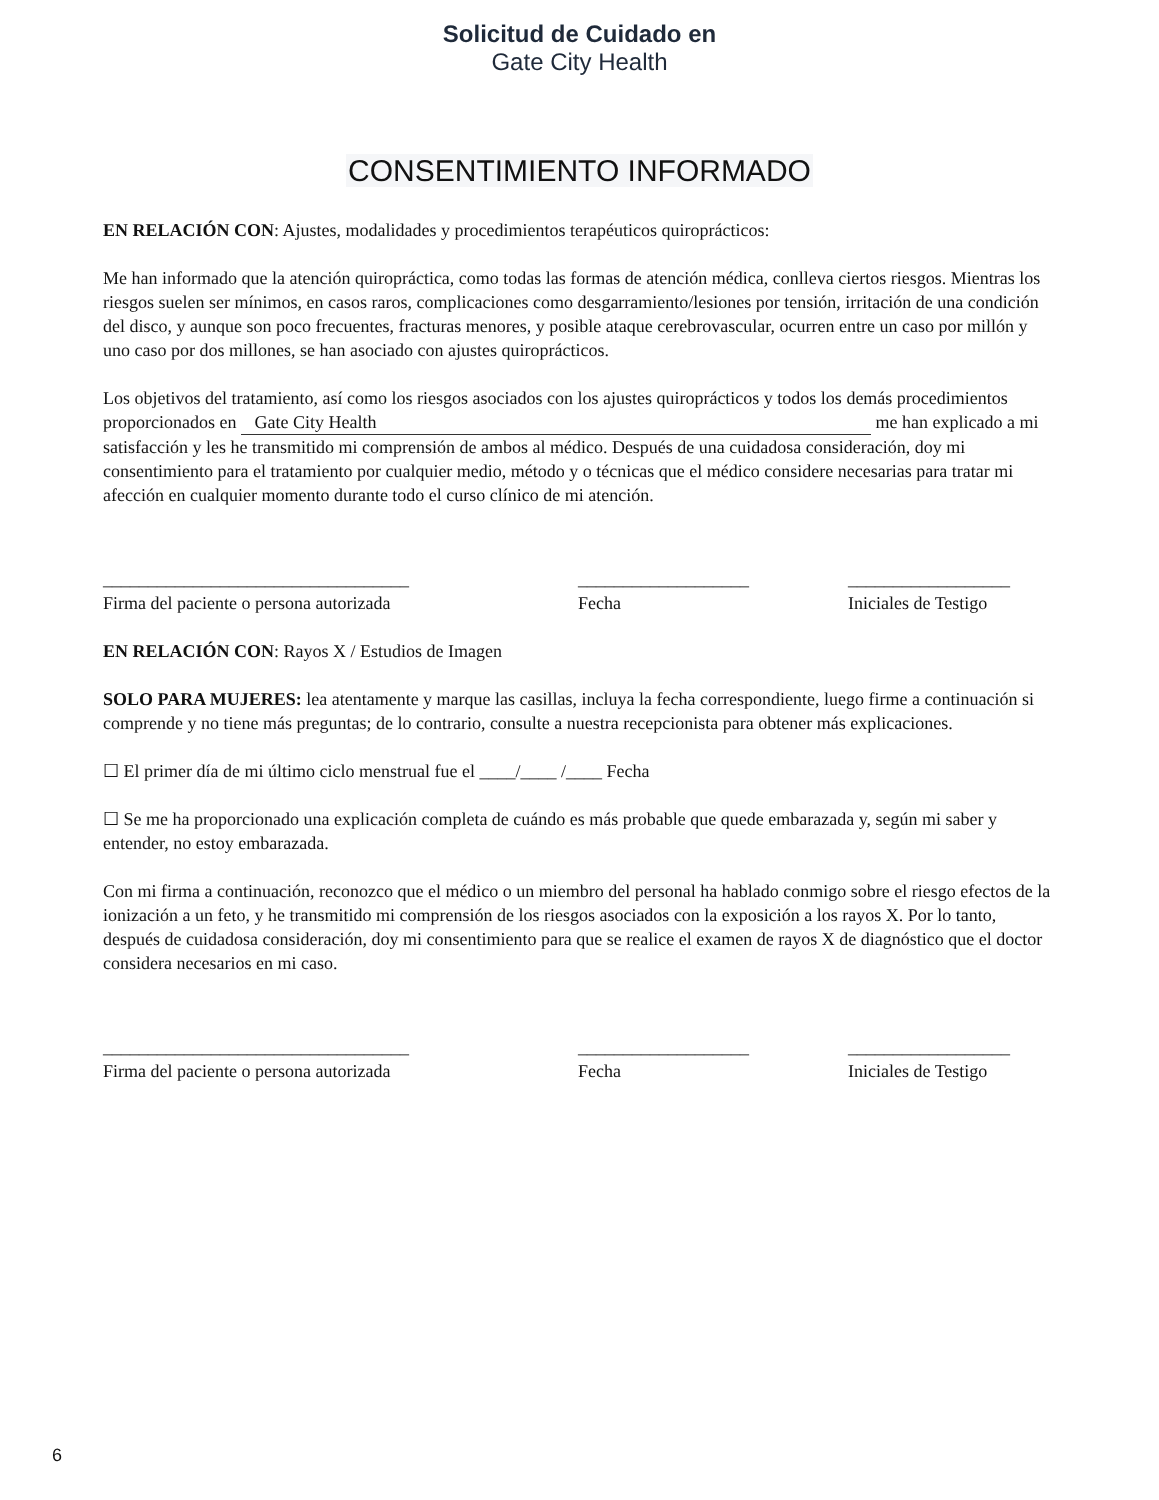Solicitud de Cuidado en
Gate City Health
CONSENTIMIENTO INFORMADO
EN RELACIÓN CON: Ajustes, modalidades y procedimientos terapéuticos quiroprácticos:
Me han informado que la atención quiropráctica, como todas las formas de atención médica, conlleva ciertos riesgos. Mientras los riesgos suelen ser mínimos, en casos raros, complicaciones como desgarramiento/lesiones por tensión, irritación de una condición del disco, y aunque son poco frecuentes, fracturas menores, y posible ataque cerebrovascular, ocurren entre un caso por millón y uno caso por dos millones, se han asociado con ajustes quiroprácticos.
Los objetivos del tratamiento, así como los riesgos asociados con los ajustes quiroprácticos y todos los demás procedimientos proporcionados en Gate City Health me han explicado a mi satisfacción y les he transmitido mi comprensión de ambos al médico. Después de una cuidadosa consideración, doy mi consentimiento para el tratamiento por cualquier medio, método y o técnicas que el médico considere necesarias para tratar mi afección en cualquier momento durante todo el curso clínico de mi atención.
__________________________________
Firma del paciente o persona autorizada
___________________
Fecha
__________________
Iniciales de Testigo
EN RELACIÓN CON: Rayos X / Estudios de Imagen
SOLO PARA MUJERES: lea atentamente y marque las casillas, incluya la fecha correspondiente, luego firme a continuación si comprende y no tiene más preguntas; de lo contrario, consulte a nuestra recepcionista para obtener más explicaciones.
☐ El primer día de mi último ciclo menstrual fue el ____/____ /____ Fecha
☐ Se me ha proporcionado una explicación completa de cuándo es más probable que quede embarazada y, según mi saber y entender, no estoy embarazada.
Con mi firma a continuación, reconozco que el médico o un miembro del personal ha hablado conmigo sobre el riesgo efectos de la ionización a un feto, y he transmitido mi comprensión de los riesgos asociados con la exposición a los rayos X. Por lo tanto, después de cuidadosa consideración, doy mi consentimiento para que se realice el examen de rayos X de diagnóstico que el doctor considera necesarios en mi caso.
__________________________________
Firma del paciente o persona autorizada
___________________
Fecha
__________________
Iniciales de Testigo
6